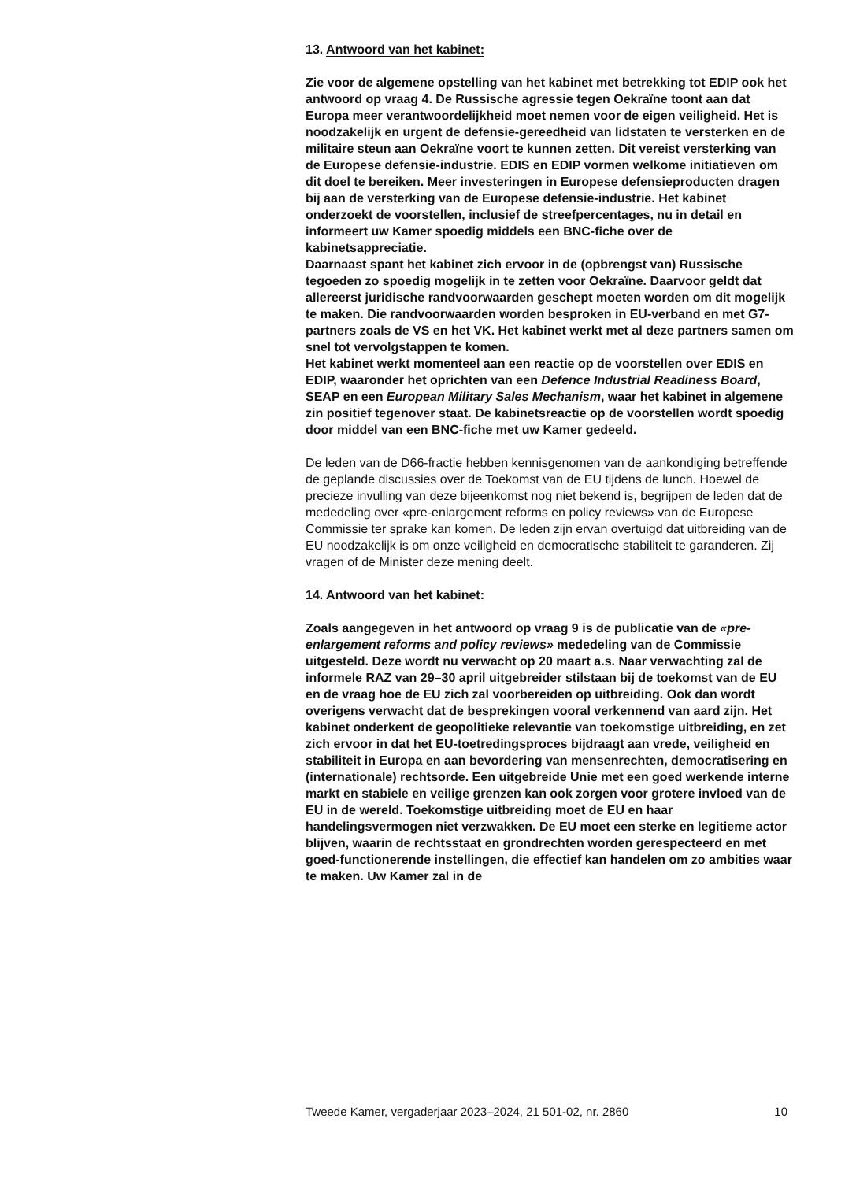13. Antwoord van het kabinet:
Zie voor de algemene opstelling van het kabinet met betrekking tot EDIP ook het antwoord op vraag 4. De Russische agressie tegen Oekraïne toont aan dat Europa meer verantwoordelijkheid moet nemen voor de eigen veiligheid. Het is noodzakelijk en urgent de defensie-gereedheid van lidstaten te versterken en de militaire steun aan Oekraïne voort te kunnen zetten. Dit vereist versterking van de Europese defensie-industrie. EDIS en EDIP vormen welkome initiatieven om dit doel te bereiken. Meer investeringen in Europese defensieproducten dragen bij aan de versterking van de Europese defensie-industrie. Het kabinet onderzoekt de voorstellen, inclusief de streefpercentages, nu in detail en informeert uw Kamer spoedig middels een BNC-fiche over de kabinetsappreciatie.
Daarnaast spant het kabinet zich ervoor in de (opbrengst van) Russische tegoeden zo spoedig mogelijk in te zetten voor Oekraïne. Daarvoor geldt dat allereerst juridische randvoorwaarden geschept moeten worden om dit mogelijk te maken. Die randvoorwaarden worden besproken in EU-verband en met G7-partners zoals de VS en het VK. Het kabinet werkt met al deze partners samen om snel tot vervolgstappen te komen.
Het kabinet werkt momenteel aan een reactie op de voorstellen over EDIS en EDIP, waaronder het oprichten van een Defence Industrial Readiness Board, SEAP en een European Military Sales Mechanism, waar het kabinet in algemene zin positief tegenover staat. De kabinetsreactie op de voorstellen wordt spoedig door middel van een BNC-fiche met uw Kamer gedeeld.
De leden van de D66-fractie hebben kennisgenomen van de aankondiging betreffende de geplande discussies over de Toekomst van de EU tijdens de lunch. Hoewel de precieze invulling van deze bijeenkomst nog niet bekend is, begrijpen de leden dat de mededeling over «pre-enlargement reforms en policy reviews» van de Europese Commissie ter sprake kan komen. De leden zijn ervan overtuigd dat uitbreiding van de EU noodzakelijk is om onze veiligheid en democratische stabiliteit te garanderen. Zij vragen of de Minister deze mening deelt.
14. Antwoord van het kabinet:
Zoals aangegeven in het antwoord op vraag 9 is de publicatie van de «pre-enlargement reforms and policy reviews» mededeling van de Commissie uitgesteld. Deze wordt nu verwacht op 20 maart a.s. Naar verwachting zal de informele RAZ van 29–30 april uitgebreider stilstaan bij de toekomst van de EU en de vraag hoe de EU zich zal voorbereiden op uitbreiding. Ook dan wordt overigens verwacht dat de besprekingen vooral verkennend van aard zijn. Het kabinet onderkent de geopolitieke relevantie van toekomstige uitbreiding, en zet zich ervoor in dat het EU-toetredingsproces bijdraagt aan vrede, veiligheid en stabiliteit in Europa en aan bevordering van mensenrechten, democratisering en (internationale) rechtsorde. Een uitgebreide Unie met een goed werkende interne markt en stabiele en veilige grenzen kan ook zorgen voor grotere invloed van de EU in de wereld. Toekomstige uitbreiding moet de EU en haar handelingsvermogen niet verzwakken. De EU moet een sterke en legitieme actor blijven, waarin de rechtsstaat en grondrechten worden gerespecteerd en met goed-functionerende instellingen, die effectief kan handelen om zo ambities waar te maken. Uw Kamer zal in de
Tweede Kamer, vergaderjaar 2023–2024, 21 501-02, nr. 2860 10